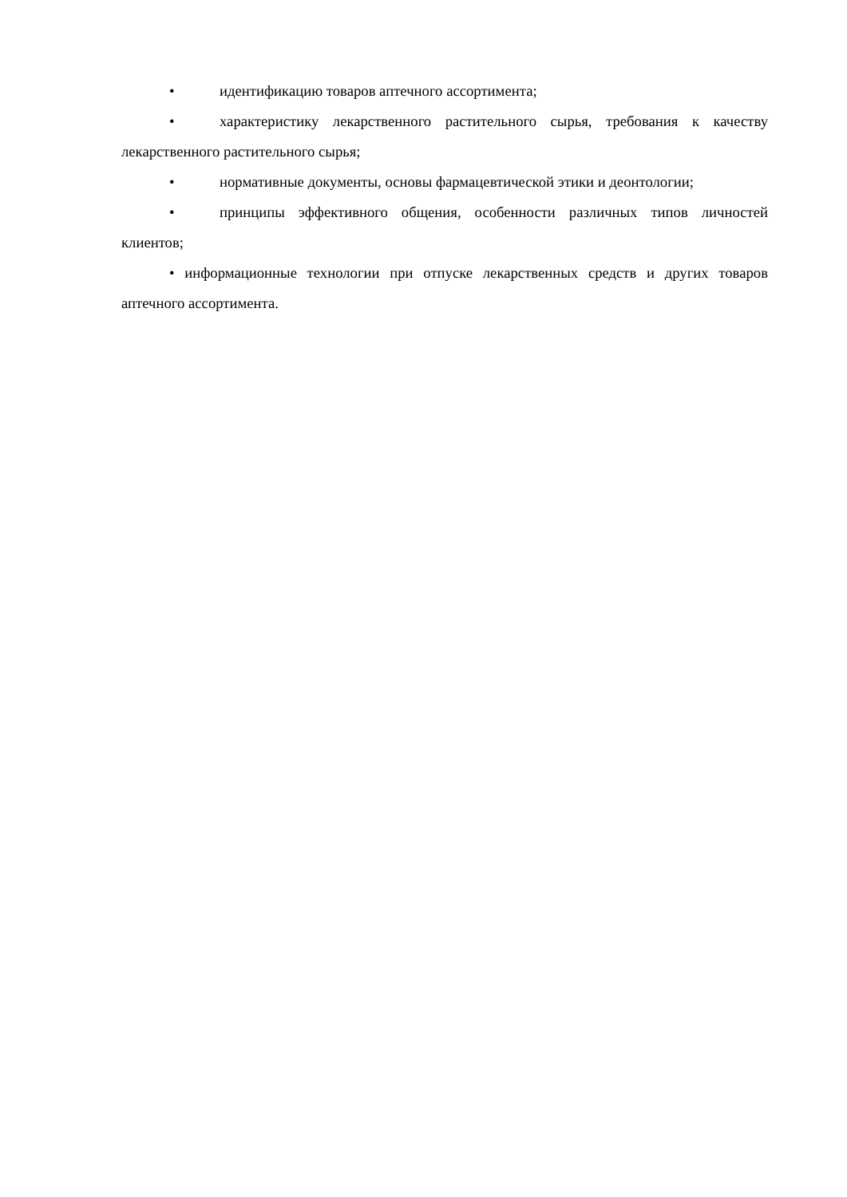• идентификацию товаров аптечного ассортимента;
• характеристику лекарственного растительного сырья, требования к качеству лекарственного растительного сырья;
• нормативные документы, основы фармацевтической этики и деонтологии;
• принципы эффективного общения, особенности различных типов личностей клиентов;
• информационные технологии при отпуске лекарственных средств и других товаров аптечного ассортимента.